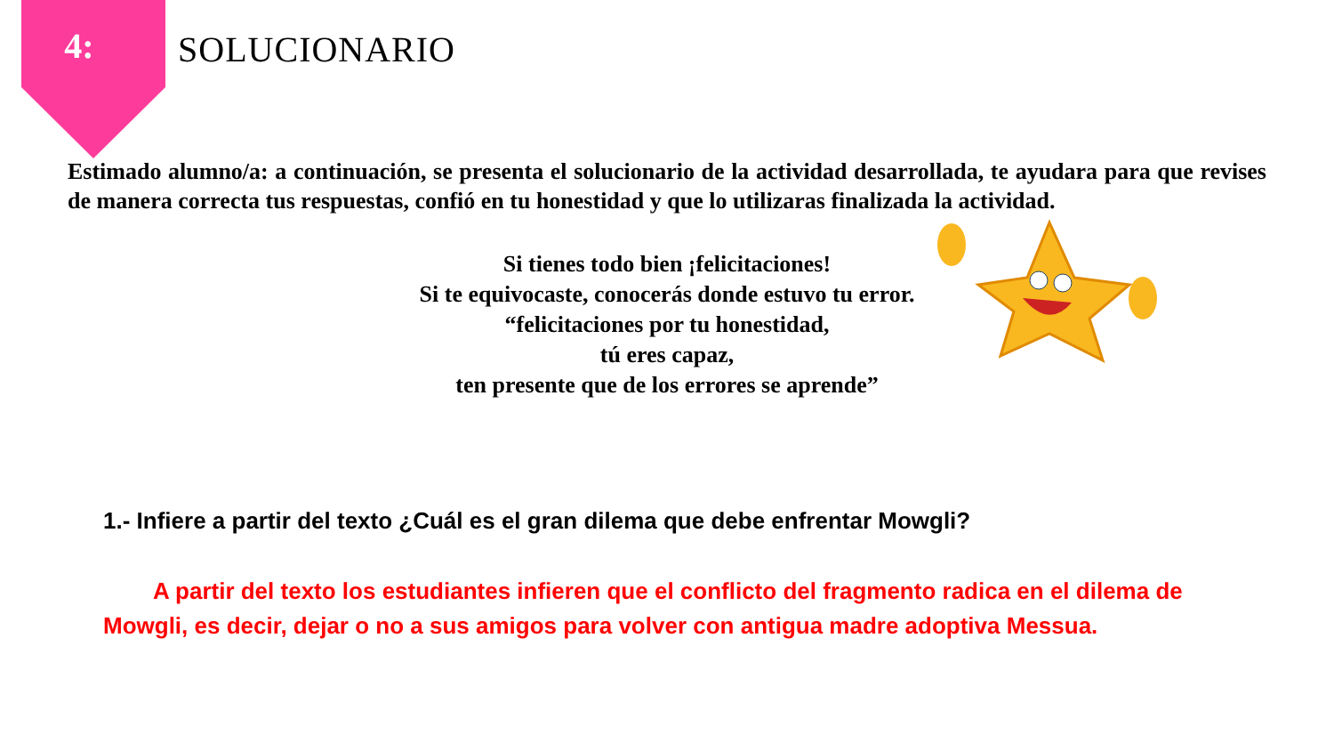4:
SOLUCIONARIO
Estimado alumno/a: a continuación, se presenta el solucionario de la actividad desarrollada, te ayudara para que revises de manera correcta tus respuestas, confió en tu honestidad y que lo utilizaras finalizada la actividad.
Si tienes todo bien ¡felicitaciones!
Si te equivocaste, conocerás donde estuvo tu error.
“felicitaciones por tu honestidad,
tú eres capaz,
ten presente que de los errores se aprende”
1.- Infiere a partir del texto ¿Cuál es el gran dilema que debe enfrentar Mowgli?
A partir del texto los estudiantes infieren que el conflicto del fragmento radica en el dilema de Mowgli, es decir, dejar o no a sus amigos para volver con antigua madre adoptiva Messua.